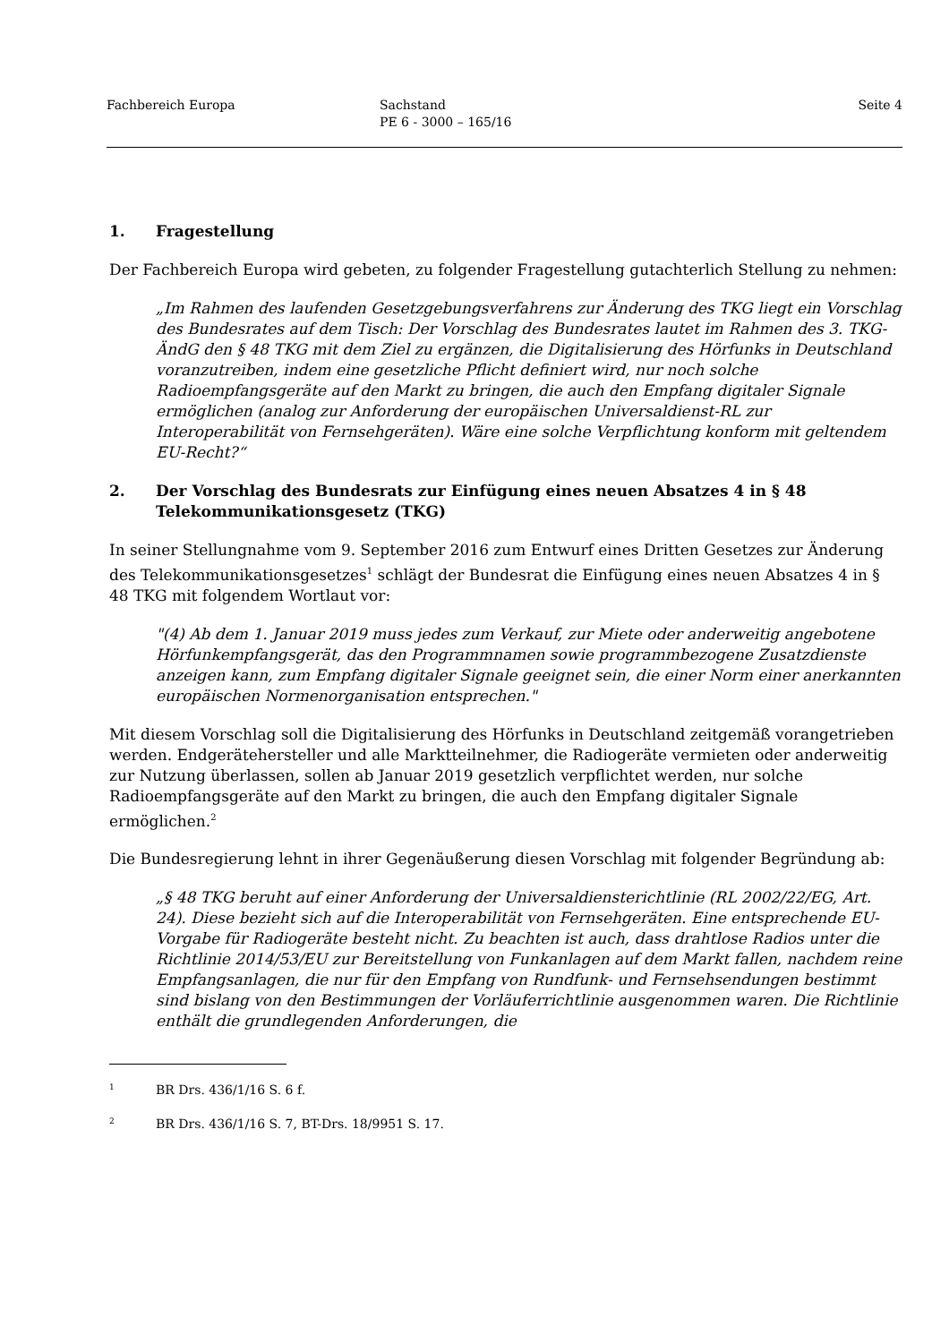Fachbereich Europa Sachstand
PE 6 - 3000 – 165/16
Seite 4
1. Fragestellung
Der Fachbereich Europa wird gebeten, zu folgender Fragestellung gutachterlich Stellung zu nehmen:
„Im Rahmen des laufenden Gesetzgebungsverfahrens zur Änderung des TKG liegt ein Vorschlag des Bundesrates auf dem Tisch: Der Vorschlag des Bundesrates lautet im Rahmen des 3. TKG-ÄndG den § 48 TKG mit dem Ziel zu ergänzen, die Digitalisierung des Hörfunks in Deutschland voranzutreiben, indem eine gesetzliche Pflicht definiert wird, nur noch solche Radioempfangsgeräte auf den Markt zu bringen, die auch den Empfang digitaler Signale ermöglichen (analog zur Anforderung der europäischen Universaldienst-RL zur Interoperabilität von Fernsehgeräten). Wäre eine solche Verpflichtung konform mit geltendem EU-Recht?“
2. Der Vorschlag des Bundesrats zur Einfügung eines neuen Absatzes 4 in § 48 Telekommunikationsgesetz (TKG)
In seiner Stellungnahme vom 9. September 2016 zum Entwurf eines Dritten Gesetzes zur Änderung des Telekommunikationsgesetzes<sup>1</sup> schlägt der Bundesrat die Einfügung eines neuen Absatzes 4 in § 48 TKG mit folgendem Wortlaut vor:
"(4) Ab dem 1. Januar 2019 muss jedes zum Verkauf, zur Miete oder anderweitig angebotene Hörfunkempfangsgerät, das den Programmnamen sowie programmbezogene Zusatzdienste anzeigen kann, zum Empfang digitaler Signale geeignet sein, die einer Norm einer anerkannten europäischen Normenorganisation entsprechen."
Mit diesem Vorschlag soll die Digitalisierung des Hörfunks in Deutschland zeitgemäß vorangetrieben werden. Endgerätehersteller und alle Marktteilnehmer, die Radiogeräte vermieten oder anderweitig zur Nutzung überlassen, sollen ab Januar 2019 gesetzlich verpflichtet werden, nur solche Radioempfangsgeräte auf den Markt zu bringen, die auch den Empfang digitaler Signale ermöglichen.<sup>2</sup>
Die Bundesregierung lehnt in ihrer Gegenäußerung diesen Vorschlag mit folgender Begründung ab:
„§ 48 TKG beruht auf einer Anforderung der Universaldiensterichtlinie (RL 2002/22/EG, Art. 24). Diese bezieht sich auf die Interoperabilität von Fernsehgeräten. Eine entsprechende EU-Vorgabe für Radiogeräte besteht nicht. Zu beachten ist auch, dass drahtlose Radios unter die Richtlinie 2014/53/EU zur Bereitstellung von Funkanlagen auf dem Markt fallen, nachdem reine Empfangsanlagen, die nur für den Empfang von Rundfunk- und Fernsehsendungen bestimmt sind bislang von den Bestimmungen der Vorläuferrichtlinie ausgenommen waren. Die Richtlinie enthält die grundlegenden Anforderungen, die
1 BR Drs. 436/1/16 S. 6 f.
2 BR Drs. 436/1/16 S. 7, BT-Drs. 18/9951 S. 17.